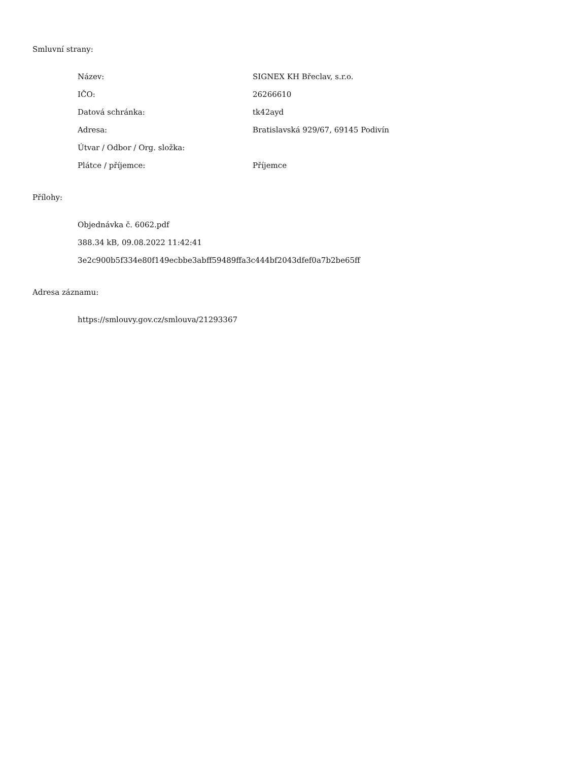Smluvní strany:
Název: SIGNEX KH Břeclav, s.r.o.
IČO: 26266610
Datová schránka: tk42ayd
Adresa: Bratislavská 929/67, 69145 Podivín
Útvar / Odbor / Org. složka:
Plátce / příjemce: Příjemce
Přílohy:
Objednávka č. 6062.pdf
388.34 kB, 09.08.2022 11:42:41
3e2c900b5f334e80f149ecbbe3abff59489ffa3c444bf2043dfef0a7b2be65ff
Adresa záznamu:
https://smlouvy.gov.cz/smlouva/21293367